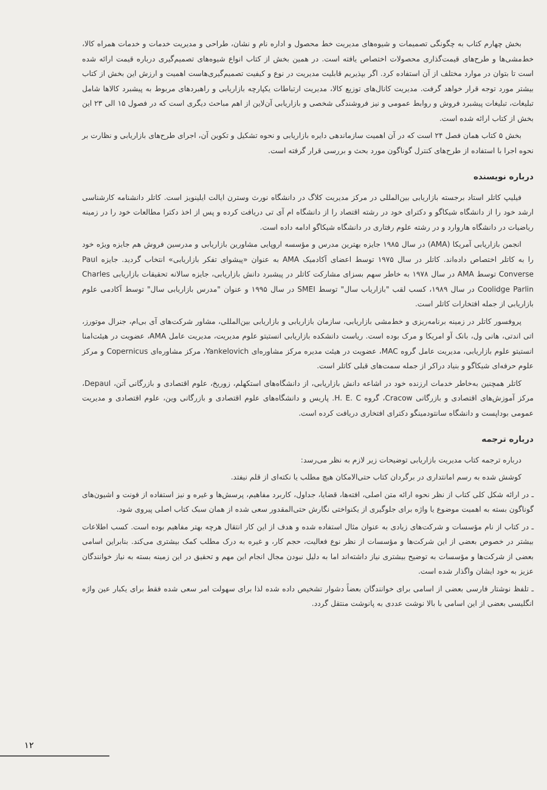بخش چهارم کتاب به چگونگی تصمیمات و شیوه‌های مدیریت خط محصول و اداره نام و نشان، طراحی و مدیریت خدمات و خدمات همراه کالا، خط‌مشی‌ها و طرح‌های قیمت‌گذاری محصولات اختصاص یافته است. در همین بخش از کتاب انواع شیوه‌های تصمیم‌گیری درباره قیمت ارائه شده است تا بتوان در موارد مختلف از آن استفاده کرد. اگر بپذیریم قابلیت مدیریت در نوع و کیفیت تصمیم‌گیری‌هاست اهمیت و ارزش این بخش از کتاب بیشتر مورد توجه قرار خواهد گرفت. مدیریت کانال‌های توزیع کالا، مدیریت ارتباطات یکپارچه بازاریابی و راهبردهای مربوط به پیشبرد کالاها شامل تبلیغات، تبلیغات پیشبرد فروش و روابط عمومی و نیز فروشندگی شخصی و بازاریابی آن‌لاین از اهم مباحث دیگری است که در فصول ۱۵ الی ۲۳ این بخش از کتاب ارائه شده است.
بخش ۵ کتاب همان فصل ۲۴ است که در آن اهمیت سازماندهی دایره بازاریابی و نحوه تشکیل و تکوین آن، اجرای طرح‌های بازاریابی و نظارت بر نحوه اجرا با استفاده از طرح‌های کنترل گوناگون مورد بحث و بررسی قرار گرفته است.
درباره نویسنده
فیلیپ کاتلر استاد برجسته بازاریابی بین‌المللی در مرکز مدیریت کلاگ در دانشگاه نورث وسترن ایالت ایلینویز است. کاتلر دانشنامه کارشناسی ارشد خود را از دانشگاه شیکاگو و دکترای خود در رشته اقتصاد را از دانشگاه ام آی تی دریافت کرده و پس از اخذ دکترا مطالعات خود را در زمینه ریاضیات در دانشگاه هاروارد و در رشته علوم رفتاری در دانشگاه شیکاگو ادامه داده است.
انجمن بازاریابی آمریکا (AMA) در سال ۱۹۸۵ جایزه بهترین مدرس و مؤسسه اروپایی مشاورین بازاریابی و مدرسین فروش هم جایزه ویژه خود را به کاتلر اختصاص داده‌اند. کاتلر در سال ۱۹۷۵ توسط اعضای آکادمیک AMA به عنوان «پیشوای تفکر بازاریابی» انتخاب گردید. جایزه Paul Converse توسط AMA در سال ۱۹۷۸ به خاطر سهم بسزای مشارکت کاتلر در پیشبرد دانش بازاریابی، جایزه سالانه تحقیقات بازاریابی Charles Coolidge Parlin در سال ۱۹۸۹، کسب لقب "بازاریاب سال" توسط SMEI در سال ۱۹۹۵ و عنوان "مدرس بازاریابی سال" توسط آکادمی علوم بازاریابی از جمله افتخارات کاتلر است.
پروفسور کاتلر در زمینه برنامه‌ریزی و خط‌مشی بازاریابی، سازمان بازاریابی و بازاریابی بین‌المللی، مشاور شرکت‌های آی بی‌ام، جنرال موتورز، اتی اندتی، هانی ول، بانک آو امریکا و مرک بوده است. ریاست دانشکده بازاریابی انستیتو علوم مدیریت، مدیریت عامل AMA، عضویت در هیئت‌امنا انستیتو علوم بازاریابی، مدیریت عامل گروه MAC، عضویت در هیئت مدیره مرکز مشاوره‌ای Yankelovich، مرکز مشاوره‌ای Copernicus و مرکز علوم حرفه‌ای شیکاگو و بنیاد دراکر از جمله سمت‌های قبلی کاتلر است.
کاتلر همچنین به‌خاطر خدمات ارزنده خود در اشاعه دانش بازاریابی، از دانشگاه‌های استکهلم، زوریخ، علوم اقتصادی و بازرگانی آتن، Depaul، مرکز آموزش‌های اقتصادی و بازرگانی Cracow، گروه H. E. C. پاریس و دانشگاه‌های علوم اقتصادی و بازرگانی وین، علوم اقتصادی و مدیریت عمومی بوداپست و دانشگاه سانتودمینگو دکترای افتخاری دریافت کرده است.
درباره ترجمه
درباره ترجمه کتاب مدیریت بازاریابی توضیحات زیر لازم به نظر می‌رسد:
کوشش شده به رسم امانتداری در برگردان کتاب حتی‌الامکان هیچ مطلب یا نکته‌ای از قلم نیفتد.
ـ در ارائه شکل کلی کتاب از نظر نحوه ارائه متن اصلی، افته‌ها، قضایا، جداول، کاربرد مفاهیم، پرسش‌ها و غیره و نیز استفاده از فونت و اشیون‌های گوناگون بسته به اهمیت موضوع یا واژه برای جلوگیری از یکنواختی نگارش حتی‌المقدور سعی شده از همان سبک کتاب اصلی پیروی شود.
ـ در کتاب از نام مؤسسات و شرکت‌های زیادی به عنوان مثال استفاده شده و هدف از این کار انتقال هرچه بهتر مفاهیم بوده است. کسب اطلاعات بیشتر در خصوص بعضی از این شرکت‌ها و مؤسسات از نظر نوع فعالیت، حجم کار، و غیره به درک مطلب کمک بیشتری می‌کند. بنابراین اسامی بعضی از شرکت‌ها و مؤسسات به توضیح بیشتری نیاز داشته‌اند اما به دلیل نبودن مجال انجام این مهم و تحقیق در این زمینه بسته به نیاز خوانندگان عزیز به خود ایشان واگذار شده است.
ـ تلفظ نوشتار فارسی بعضی از اسامی برای خوانندگان بعضاً دشوار تشخیص داده شده لذا برای سهولت امر سعی شده فقط برای یکبار عین واژه انگلیسی بعضی از این اسامی با بالا نوشت عددی به پانوشت منتقل گردد.
۱۲